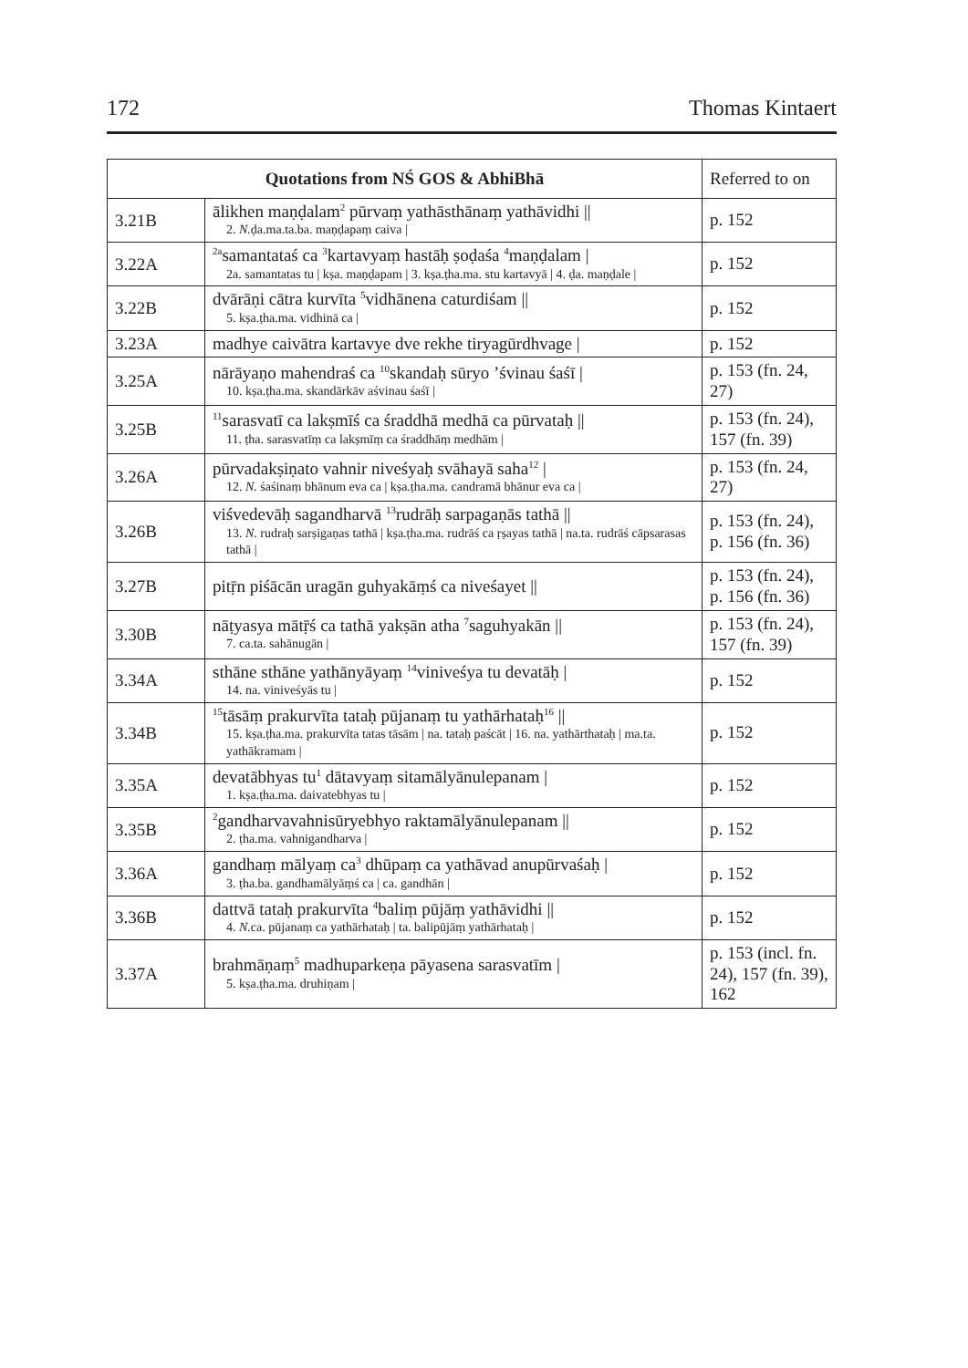172 Thomas Kintaert
| Quotations from NŚ GOS & AbhiBhā | | Referred to on |
| --- | --- | --- |
| 3.21B | ālikhen maṇḍalam<sup>2</sup> pūrvaṃ yathāsthānaṃ yathāvidhi // 2. N. ḍa.ma.ta.ba. maṇḍapaṃ caiva / | p. 152 |
| 3.22A | <sup>2a</sup>samantataś ca <sup>3</sup>kartavyaṃ hastāḥ ṣoḍaśa <sup>4</sup>maṇḍalam / 2a. samantatas tu / kṣa. maṇḍapam / 3. kṣa.ṭha.ma. stu kartavyā / 4. ḍa. maṇḍale / | p. 152 |
| 3.22B | dvārāṇi cātra kurvīta <sup>5</sup>vidhānena caturdiśam // 5. kṣa.ṭha.ma. vidhinā ca / | p. 152 |
| 3.23A | madhye caivātra kartavye dve rekhe tiryagūrdhvage / | p. 152 |
| 3.25A | nārāyaṇo mahendraś ca <sup>10</sup>skandaḥ sūryo ’śvinau śaśī / 10. kṣa.ṭha.ma. skandārkāv aśvinau śaśī / | p. 153 (fn. 24, 27) |
| 3.25B | <sup>11</sup> sarasvatī ca lakṣmīś ca śraddhā medhā ca pūrvataḥ // 11. ṭha. sarasvatīṃ ca lakṣmīṃ ca śraddhāṃ medhām / | p. 153 (fn. 24), 157 (fn. 39) |
| 3.26A | pūrvadakṣiṇato vahnir niveśyaḥ svāhayā saha<sup>12</sup> / 12. N. śaśinaṃ bhānum eva ca / kṣa.ṭha.ma. candramā bhānur eva ca / | p. 153 (fn. 24, 27) |
| 3.26B | viśvedevāḥ sagandharvā <sup>13</sup>rudrāḥ sarpagaṇās tathā // 13. N. rudraḥ sarṣigaṇas tathā / kṣa.ṭha.ma. rudrāś ca ṛṣayas tathā / na.ta. rudrāś cāpsarasas tathā / | p. 153 (fn. 24), p. 156 (fn. 36) |
| 3.27B | pitṝn piśācān uragān guhyakāṃś ca niveśayet // | p. 153 (fn. 24), p. 156 (fn. 36) |
| 3.30B | nāṭyasya mātṝś ca tathā yakṣān atha <sup>7</sup>saguhyakān // 7. ca.ta. sahānugān / | p. 153 (fn. 24), 157 (fn. 39) |
| 3.34A | sthāne sthāne yathānyāyaṃ <sup>14</sup>viniveśya tu devatāḥ / 14. na. viniveśyās tu / | p. 152 |
| 3.34B | <sup>15</sup> tāsāṃ prakurvīta tataḥ pūjanaṃ tu yathārhataḥ<sup>16</sup> // 15. kṣa.ṭha.ma. prakurvīta tatas tāsām / na. tataḥ paścāt / 16. na. yathārthataḥ / ma.ta. yathākramam / | p. 152 |
| 3.35A | devatābhyas tu<sup>1</sup> dātavyaṃ sitamālyānulepanam / 1. kṣa.ṭha.ma. daivatebhyas tu / | p. 152 |
| 3.35B | <sup>2</sup> gandharvavahnisūryebhyo raktamālyānulepanam // 2. ṭha.ma. vahnigandharva / | p. 152 |
| 3.36A | gandhaṃ mālyaṃ ca<sup>3</sup> dhūpaṃ ca yathāvad anupūrvaśaḥ / 3. ṭha.ba. gandhamālyāṃś ca / ca. gandhān / | p. 152 |
| 3.36B | dattvā tataḥ prakurvīta <sup>4</sup>baliṃ pūjāṃ yathāvidhi // 4. N. ca. pūjanaṃ ca yathārhataḥ / ta. balipūjāṃ yathārhataḥ / | p. 152 |
| 3.37A | brahmāṇaṃ<sup>5</sup> madhuparkeṇa pāyasena sarasvatīm / 5. kṣa.ṭha.ma. druhiṇam / | p. 153 (incl. fn. 24), 157 (fn. 39), 162 |